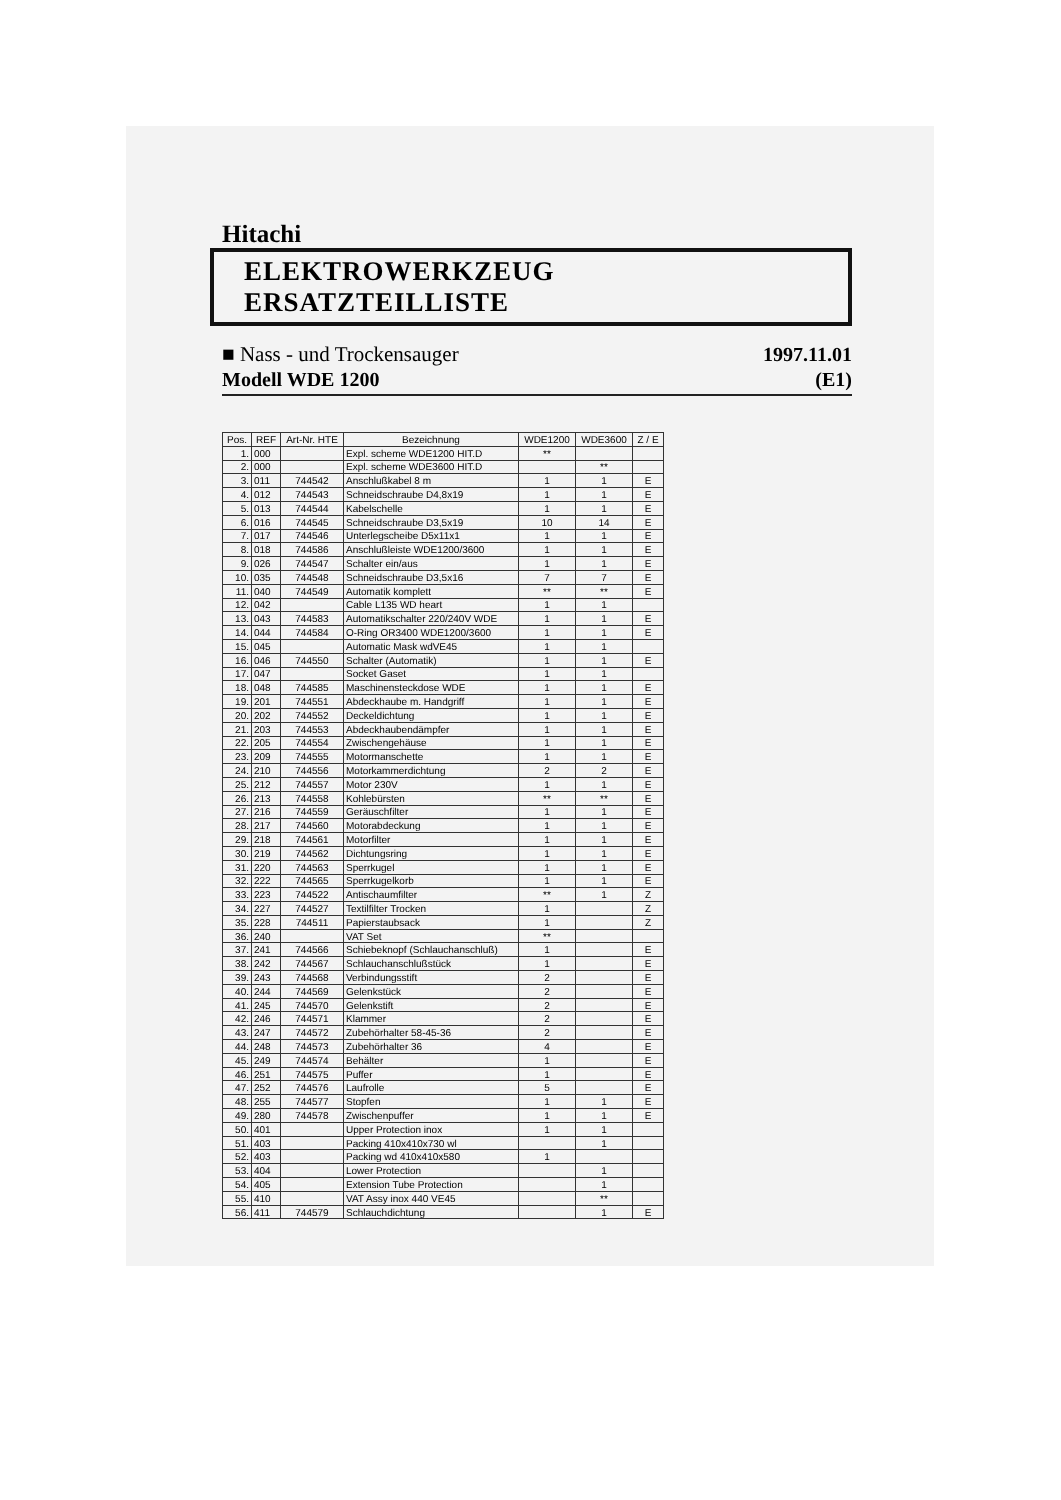Hitachi
ELEKTROWERKZEUG ERSATZTEILLISTE
■ Nass - und Trockensauger
Modell WDE 1200
1997.11.01
(E1)
| Pos. | REF | Art-Nr. HTE | Bezeichnung | WDE1200 | WDE3600 | Z / E |
| --- | --- | --- | --- | --- | --- | --- |
| 1. | 000 | | Expl. scheme WDE1200 HIT.D | ** | | |
| 2. | 000 | | Expl. scheme WDE3600 HIT.D | | ** | |
| 3. | 011 | 744542 | Anschlußkabel 8 m | 1 | 1 | E |
| 4. | 012 | 744543 | Schneidschraube D4,8x19 | 1 | 1 | E |
| 5. | 013 | 744544 | Kabelschelle | 1 | 1 | E |
| 6. | 016 | 744545 | Schneidschraube D3,5x19 | 10 | 14 | E |
| 7. | 017 | 744546 | Unterlegscheibe D5x11x1 | 1 | 1 | E |
| 8. | 018 | 744586 | Anschlußleiste WDE1200/3600 | 1 | 1 | E |
| 9. | 026 | 744547 | Schalter ein/aus | 1 | 1 | E |
| 10. | 035 | 744548 | Schneidschraube D3,5x16 | 7 | 7 | E |
| 11. | 040 | 744549 | Automatik komplett | ** | ** | E |
| 12. | 042 | | Cable L135 WD heart | 1 | 1 | |
| 13. | 043 | 744583 | Automatikschalter 220/240V WDE | 1 | 1 | E |
| 14. | 044 | 744584 | O-Ring OR3400 WDE1200/3600 | 1 | 1 | E |
| 15. | 045 | | Automatic Mask wdVE45 | 1 | 1 | |
| 16. | 046 | 744550 | Schalter (Automatik) | 1 | 1 | E |
| 17. | 047 | | Socket Gaset | 1 | 1 | |
| 18. | 048 | 744585 | Maschinensteckdose WDE | 1 | 1 | E |
| 19. | 201 | 744551 | Abdeckhaube m. Handgriff | 1 | 1 | E |
| 20. | 202 | 744552 | Deckeldichtung | 1 | 1 | E |
| 21. | 203 | 744553 | Abdeckhaubendämpfer | 1 | 1 | E |
| 22. | 205 | 744554 | Zwischengehäuse | 1 | 1 | E |
| 23. | 209 | 744555 | Motormanschette | 1 | 1 | E |
| 24. | 210 | 744556 | Motorkammerdichtung | 2 | 2 | E |
| 25. | 212 | 744557 | Motor 230V | 1 | 1 | E |
| 26. | 213 | 744558 | Kohlebürsten | ** | ** | E |
| 27. | 216 | 744559 | Geräuschfilter | 1 | 1 | E |
| 28. | 217 | 744560 | Motorabdeckung | 1 | 1 | E |
| 29. | 218 | 744561 | Motorfilter | 1 | 1 | E |
| 30. | 219 | 744562 | Dichtungsring | 1 | 1 | E |
| 31. | 220 | 744563 | Sperrkugel | 1 | 1 | E |
| 32. | 222 | 744565 | Sperrkugelkorb | 1 | 1 | E |
| 33. | 223 | 744522 | Antischaumfilter | ** | 1 | Z |
| 34. | 227 | 744527 | Textilfilter Trocken | 1 | | Z |
| 35. | 228 | 744511 | Papierstaubsack | 1 | | Z |
| 36. | 240 | | VAT Set | ** | | |
| 37. | 241 | 744566 | Schiebeknopf (Schlauchanschluß) | 1 | | E |
| 38. | 242 | 744567 | Schlauchanschlußstück | 1 | | E |
| 39. | 243 | 744568 | Verbindungsstift | 2 | | E |
| 40. | 244 | 744569 | Gelenkstück | 2 | | E |
| 41. | 245 | 744570 | Gelenkstift | 2 | | E |
| 42. | 246 | 744571 | Klammer | 2 | | E |
| 43. | 247 | 744572 | Zubehörhalter 58-45-36 | 2 | | E |
| 44. | 248 | 744573 | Zubehörhalter 36 | 4 | | E |
| 45. | 249 | 744574 | Behälter | 1 | | E |
| 46. | 251 | 744575 | Puffer | 1 | | E |
| 47. | 252 | 744576 | Laufrolle | 5 | | E |
| 48. | 255 | 744577 | Stopfen | 1 | 1 | E |
| 49. | 280 | 744578 | Zwischenpuffer | 1 | 1 | E |
| 50. | 401 | | Upper Protection inox | 1 | 1 | |
| 51. | 403 | | Packing 410x410x730 wl | | 1 | |
| 52. | 403 | | Packing wd 410x410x580 | 1 | | |
| 53. | 404 | | Lower Protection | | 1 | |
| 54. | 405 | | Extension Tube Protection | | 1 | |
| 55. | 410 | | VAT Assy inox 440 VE45 | | ** | |
| 56. | 411 | 744579 | Schlauchdichtung | | 1 | E |